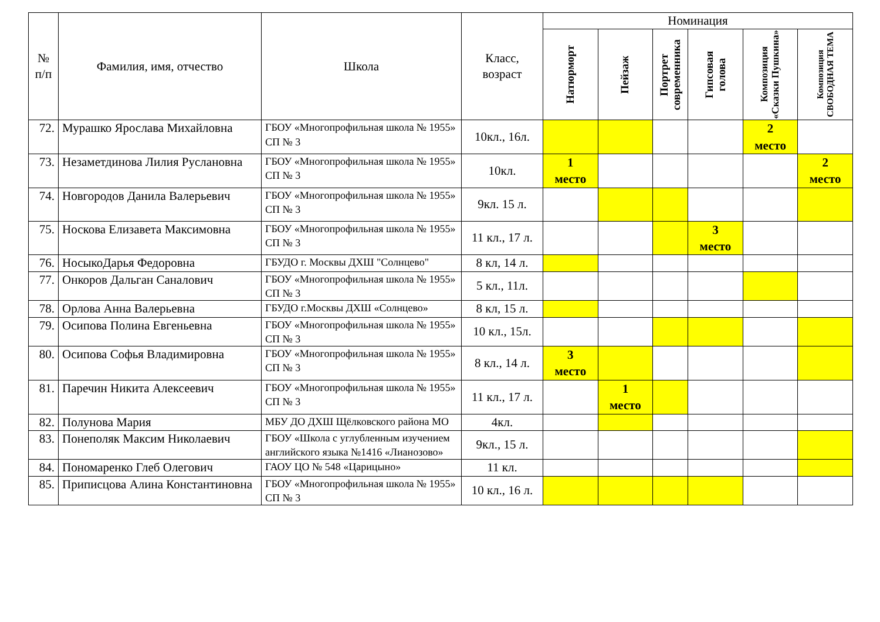| № п/п | Фамилия, имя, отчество | Школа | Класс, возраст | Номинация | | | | | |
| --- | --- | --- | --- | --- | --- | --- | --- | --- | --- |
| | | | | Натюрморт | Пейзаж | Портрет современника | Гипсовая голова | Композиция «Сказки Пушкина» | Композиция СВОБОДНАЯ ТЕМА |
| 72. | Мурашко Ярослава Михайловна | ГБОУ «Многопрофильная школа № 1955» СП № 3 | 10кл., 16л. | | | | | 2 место | |
| 73. | Незаметдинова Лилия Руслановна | ГБОУ «Многопрофильная школа № 1955» СП № 3 | 10кл. | 1 место | | | | | 2 место |
| 74. | Новгородов Данила Валерьевич | ГБОУ «Многопрофильная школа № 1955» СП № 3 | 9кл. 15 л. | | | | | | |
| 75. | Носкова Елизавета Максимовна | ГБОУ «Многопрофильная школа № 1955» СП № 3 | 11 кл., 17 л. | | | | 3 место | | |
| 76. | НосыкоДарья Федоровна | ГБУДО г. Москвы ДХШ "Солнцево" | 8 кл, 14 л. | | | | | | |
| 77. | Онкоров Дальган Саналович | ГБОУ «Многопрофильная школа № 1955» СП № 3 | 5 кл., 11л. | | | | | | |
| 78. | Орлова Анна Валерьевна | ГБУДО г.Москвы ДХШ «Солнцево» | 8 кл, 15 л. | | | | | | |
| 79. | Осипова Полина Евгеньевна | ГБОУ «Многопрофильная школа № 1955» СП № 3 | 10 кл., 15л. | | | | | | |
| 80. | Осипова Софья Владимировна | ГБОУ «Многопрофильная школа № 1955» СП № 3 | 8 кл., 14 л. | 3 место | | | | | |
| 81. | Паречин Никита Алексеевич | ГБОУ «Многопрофильная школа № 1955» СП № 3 | 11 кл., 17 л. | | 1 место | | | | |
| 82. | Полунова Мария | МБУ ДО ДХШ Щёлковского района МО | 4кл. | | | | | | |
| 83. | Понеполяк Максим Николаевич | ГБОУ «Школа с углубленным изучением английского языка №1416 «Лианозово» | 9кл., 15 л. | | | | | | |
| 84. | Пономаренко Глеб Олегович | ГАОУ ЦО № 548 «Царицыно» | 11 кл. | | | | | | |
| 85. | Приписцова Алина Константиновна | ГБОУ «Многопрофильная школа № 1955» СП № 3 | 10 кл., 16 л. | | | | | | |